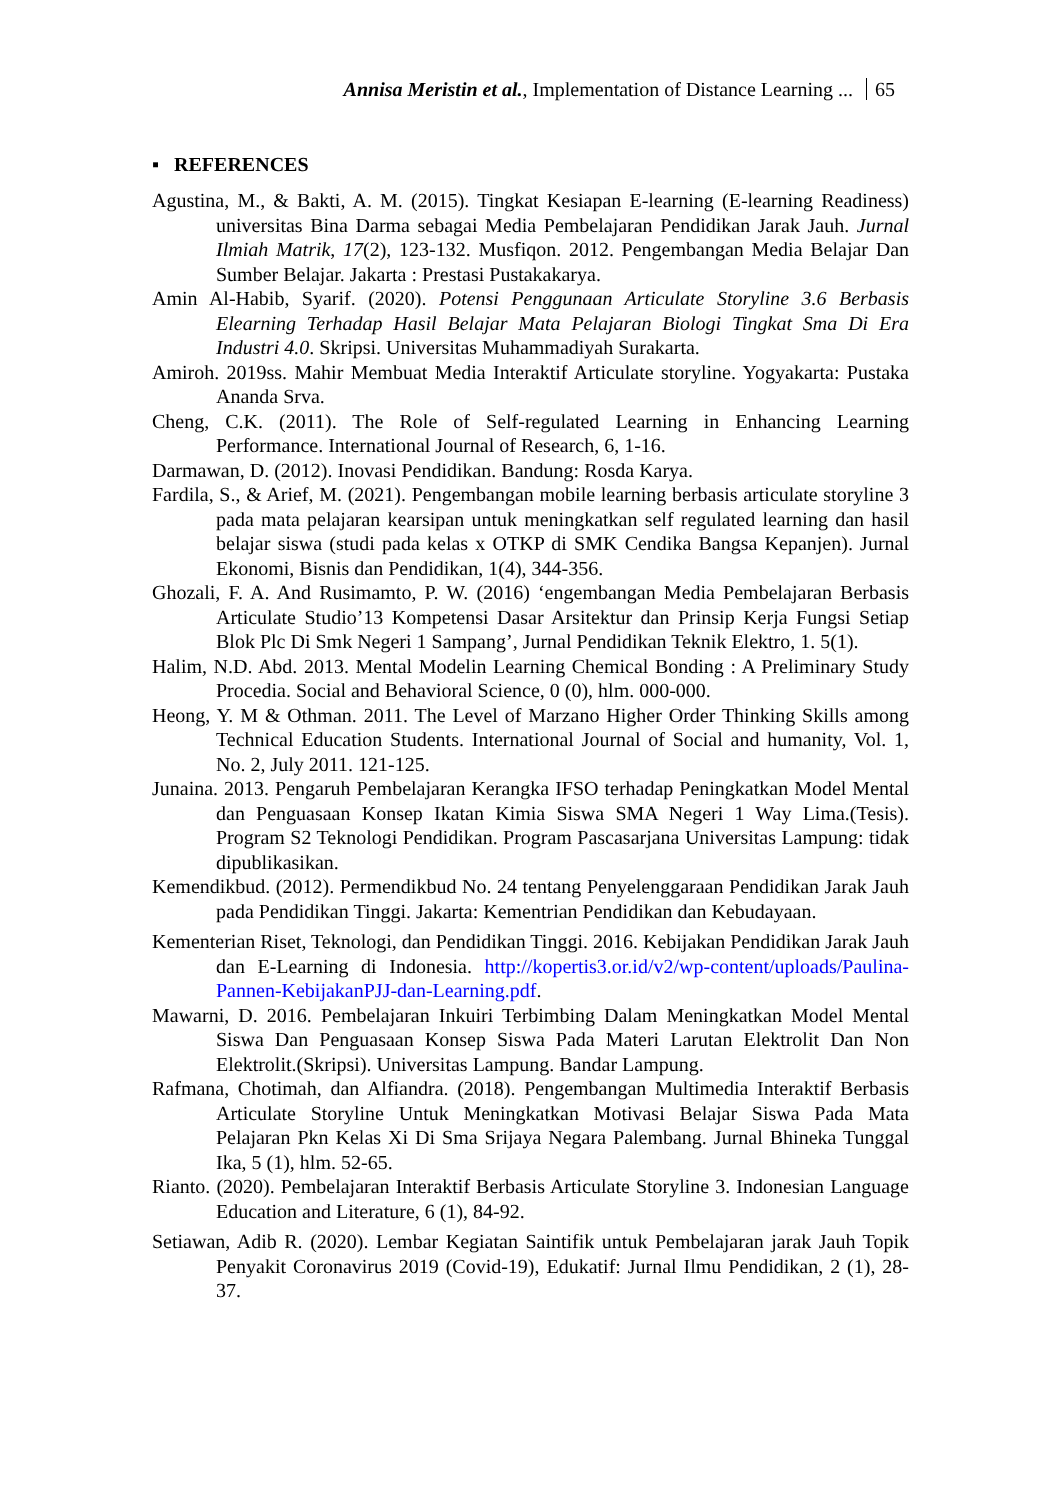Annisa Meristin et al., Implementation of Distance Learning ... 65
▪ REFERENCES
Agustina, M., & Bakti, A. M. (2015). Tingkat Kesiapan E-learning (E-learning Readiness) universitas Bina Darma sebagai Media Pembelajaran Pendidikan Jarak Jauh. Jurnal Ilmiah Matrik, 17(2), 123-132. Musfiqon. 2012. Pengembangan Media Belajar Dan Sumber Belajar. Jakarta : Prestasi Pustakakarya.
Amin Al-Habib, Syarif. (2020). Potensi Penggunaan Articulate Storyline 3.6 Berbasis Elearning Terhadap Hasil Belajar Mata Pelajaran Biologi Tingkat Sma Di Era Industri 4.0. Skripsi. Universitas Muhammadiyah Surakarta.
Amiroh. 2019ss. Mahir Membuat Media Interaktif Articulate storyline. Yogyakarta: Pustaka Ananda Srva.
Cheng, C.K. (2011). The Role of Self-regulated Learning in Enhancing Learning Performance. International Journal of Research, 6, 1-16.
Darmawan, D. (2012). Inovasi Pendidikan. Bandung: Rosda Karya.
Fardila, S., & Arief, M. (2021). Pengembangan mobile learning berbasis articulate storyline 3 pada mata pelajaran kearsipan untuk meningkatkan self regulated learning dan hasil belajar siswa (studi pada kelas x OTKP di SMK Cendika Bangsa Kepanjen). Jurnal Ekonomi, Bisnis dan Pendidikan, 1(4), 344-356.
Ghozali, F. A. And Rusimamto, P. W. (2016) ‘engembangan Media Pembelajaran Berbasis Articulate Studio’13 Kompetensi Dasar Arsitektur dan Prinsip Kerja Fungsi Setiap Blok Plc Di Smk Negeri 1 Sampang’, Jurnal Pendidikan Teknik Elektro, 1. 5(1).
Halim, N.D. Abd. 2013. Mental Modelin Learning Chemical Bonding : A Preliminary Study Procedia. Social and Behavioral Science, 0 (0), hlm. 000-000.
Heong, Y. M & Othman. 2011. The Level of Marzano Higher Order Thinking Skills among Technical Education Students. International Journal of Social and humanity, Vol. 1, No. 2, July 2011. 121-125.
Junaina. 2013. Pengaruh Pembelajaran Kerangka IFSO terhadap Peningkatkan Model Mental dan Penguasaan Konsep Ikatan Kimia Siswa SMA Negeri 1 Way Lima.(Tesis). Program S2 Teknologi Pendidikan. Program Pascasarjana Universitas Lampung: tidak dipublikasikan.
Kemendikbud. (2012). Permendikbud No. 24 tentang Penyelenggaraan Pendidikan Jarak Jauh pada Pendidikan Tinggi. Jakarta: Kementrian Pendidikan dan Kebudayaan.
Kementerian Riset, Teknologi, dan Pendidikan Tinggi. 2016. Kebijakan Pendidikan Jarak Jauh dan E-Learning di Indonesia. http://kopertis3.or.id/v2/wp-content/uploads/Paulina-Pannen-KebijakanPJJ-dan-Learning.pdf.
Mawarni, D. 2016. Pembelajaran Inkuiri Terbimbing Dalam Meningkatkan Model Mental Siswa Dan Penguasaan Konsep Siswa Pada Materi Larutan Elektrolit Dan Non Elektrolit.(Skripsi). Universitas Lampung. Bandar Lampung.
Rafmana, Chotimah, dan Alfiandra. (2018). Pengembangan Multimedia Interaktif Berbasis Articulate Storyline Untuk Meningkatkan Motivasi Belajar Siswa Pada Mata Pelajaran Pkn Kelas Xi Di Sma Srijaya Negara Palembang. Jurnal Bhineka Tunggal Ika, 5 (1), hlm. 52-65.
Rianto. (2020). Pembelajaran Interaktif Berbasis Articulate Storyline 3. Indonesian Language Education and Literature, 6 (1), 84-92.
Setiawan, Adib R. (2020). Lembar Kegiatan Saintifik untuk Pembelajaran jarak Jauh Topik Penyakit Coronavirus 2019 (Covid-19), Edukatif: Jurnal Ilmu Pendidikan, 2 (1), 28-37.